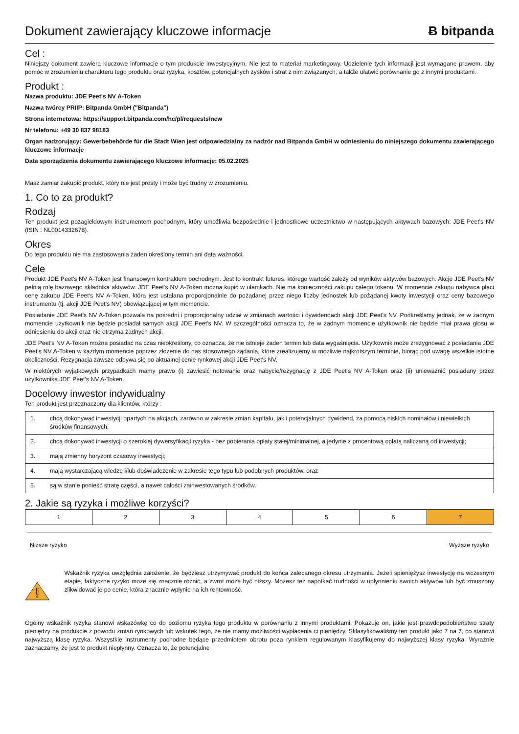Dokument zawierający kluczowe informacje
Ƀ bitpanda
Cel :
Niniejszy dokument zawiera kluczowe informacje o tym produkcie inwestycyjnym. Nie jest to materiał marketingowy. Udzielenie tych informacji jest wymagane prawem, aby pomóc w zrozumieniu charakteru tego produktu oraz ryzyka, kosztów, potencjalnych zysków i strat z nim związanych, a także ułatwić porównanie go z innymi produktami.
Produkt :
Nazwa produktu: JDE Peet's NV A-Token
Nazwa twórcy PRIIP: Bitpanda GmbH ("Bitpanda")
Strona internetowa: https://support.bitpanda.com/hc/pl/requests/new
Nr telefonu: +49 30 837 98183
Organ nadzorujący: Gewerbebehörde für die Stadt Wien jest odpowiedzialny za nadzór nad Bitpanda GmbH w odniesieniu do niniejszego dokumentu zawierającego kluczowe informacje
Data sporządzenia dokumentu zawierającego kluczowe informacje: 05.02.2025
Masz zamiar zakupić produkt, który nie jest prosty i może być trudny w zrozumieniu.
1. Co to za produkt?
Rodzaj
Ten produkt jest pozagiełdowym instrumentem pochodnym, który umożliwia bezpośrednie i jednostkowe uczestnictwo w następujących aktywach bazowych: JDE Peet's NV (ISIN : NL0014332678).
Okres
Do tego produktu nie ma zastosowania żaden określony termin ani data ważności.
Cele
Produkt JDE Peet's NV A-Token jest finansowym kontraktem pochodnym. Jest to kontrakt futures, którego wartość zależy od wyników aktywów bazowych. Akcje JDE Peet's NV pełnią rolę bazowego składnika aktywów. JDE Peet's NV A-Token można kupić w ułamkach. Nie ma konieczności zakupu całego tokenu. W momencie zakupu nabywca płaci cenę zakupu JDE Peet's NV A-Token, która jest ustalana proporcjonalnie do pożądanej przez niego liczby jednostek lub pożądanej kwoty inwestycji oraz ceny bazowego instrumentu (tj. akcji JDE Peet's NV) obowiązującej w tym momencie.
Posiadanie JDE Peet's NV A-Token pozwala na pośredni i proporcjonalny udział w zmianach wartości i dywidendach akcji JDE Peet's NV. Podkreślamy jednak, że w żadnym momencie użytkownik nie będzie posiadał samych akcji JDE Peet's NV. W szczególności oznacza to, że w żadnym momencie użytkownik nie będzie miał prawa głosu w odniesieniu do akcji oraz nie otrzyma żadnych akcji.
JDE Peet's NV A-Token można posiadać na czas nieokreślony, co oznacza, że nie istnieje żaden termin lub data wygaśnięcia. Użytkownik może zrezygnować z posiadania JDE Peet's NV A-Token w każdym momencie poprzez złożenie do nas stosownego żądania, które zrealizujemy w możliwie najkrótszym terminie, biorąc pod uwagę wszelkie istotne okoliczności. Rezygnacja zawsze odbywa się po aktualnej cenie rynkowej akcji JDE Peet's NV.
W niektórych wyjątkowych przypadkach mamy prawo (i) zawiesić notowanie oraz nabycie/rezygnację z JDE Peet's NV A-Token oraz (ii) unieważnić posiadany przez użytkownika JDE Peet's NV A-Token.
Docelowy inwestor indywidualny
Ten produkt jest przeznaczony dla klientów, którzy :
| 1. | chcą dokonywać inwestycji opartych na akcjach, zarówno w zakresie zmian kapitału, jak i potencjalnych dywidend, za pomocą niskich nominałów i niewielkich środków finansowych; |
| 2. | chcą dokonywać inwestycji o szerokiej dywersyfikacji ryzyka - bez pobierania opłaty stałej/minimalnej, a jedynie z procentową opłatą naliczaną od inwestycji; |
| 3. | mają zmienny horyzont czasowy inwestycji; |
| 4. | mają wystarczającą wiedzę i/lub doświadczenie w zakresie tego typu lub podobnych produktów, oraz |
| 5. | są w stanie ponieść stratę części, a nawet całości zainwestowanych środków. |
2. Jakie są ryzyka i możliwe korzyści?
| 1 | 2 | 3 | 4 | 5 | 6 | 7 |
Niższe ryzyko Wyższe ryzyko
Wskaźnik ryzyka uwzględnia założenie, że będziesz utrzymywać produkt do końca zalecanego okresu utrzymania. Jeżeli spieniężysz inwestycję na wczesnym etapie, faktyczne ryzyko może się znacznie różnić, a zwrot może być niższy. Możesz też napotkać trudności w upłynnieniu swoich aktywów lub być zmuszony zlikwidować je po cenie, która znacznie wpłynie na ich rentowność.
Ogólny wskaźnik ryzyka stanowi wskazówkę co do poziomu ryzyka tego produktu w porównaniu z innymi produktami. Pokazuje on, jakie jest prawdopodobieństwo straty pieniędzy na produkcie z powodu zmian rynkowych lub wskutek tego, że nie mamy możliwości wypłacenia ci pieniędzy. Sklasyfikowaliśmy ten produkt jako 7 na 7, co stanowi najwyższą klasę ryzyka. Wszystkie instrumenty pochodne będące przedmiotem obrotu poza rynkiem regulowanym klasyfikujemy do najwyższej klasy ryzyka. Wyraźnie zaznaczamy, że jest to produkt niepłynny. Oznacza to, że potencjalne